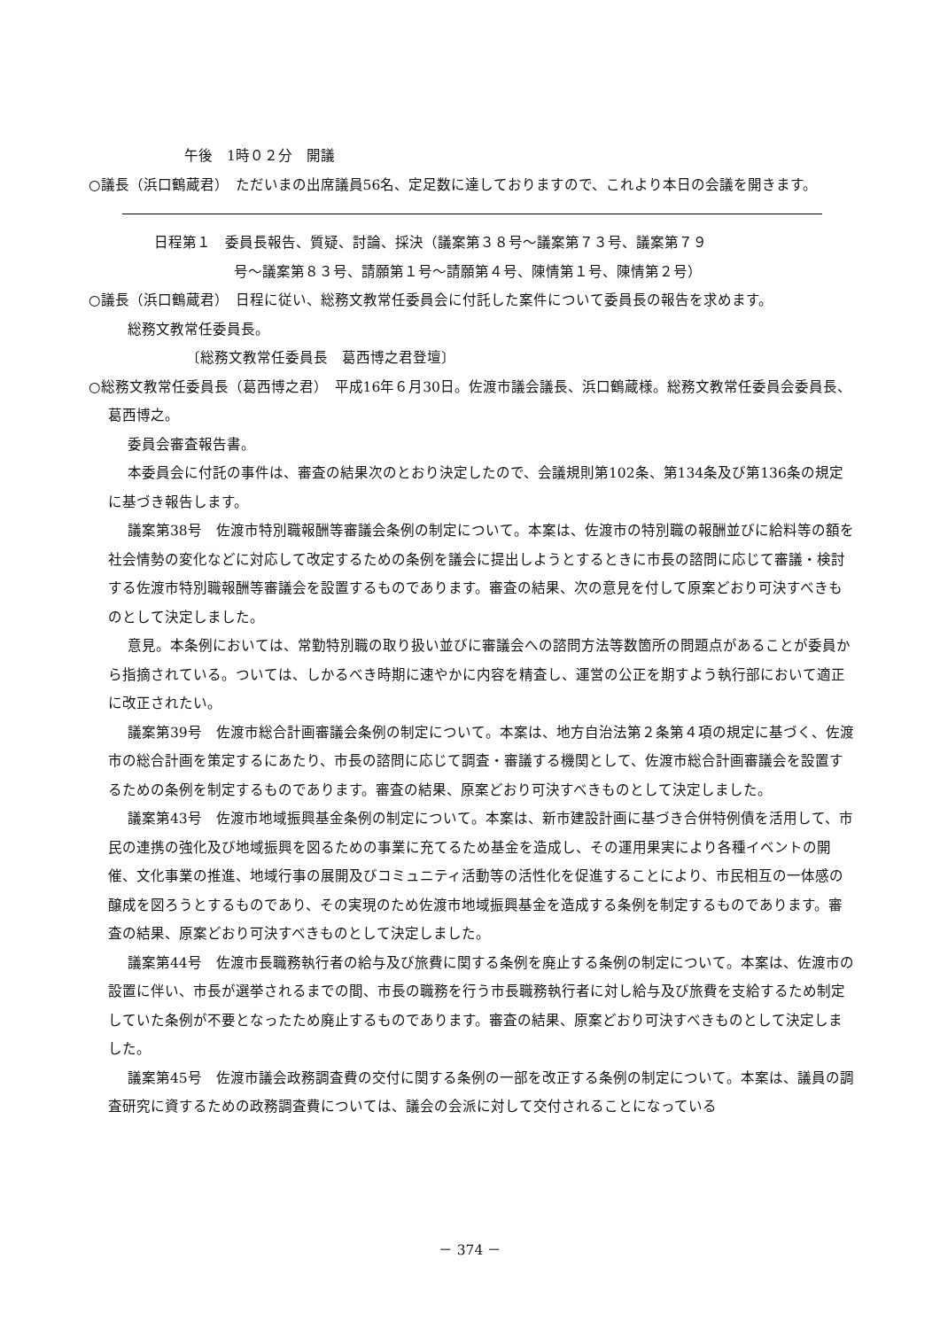午後　1時０２分　開議
○議長（浜口鶴蔵君）　ただいまの出席議員56名、定足数に達しておりますので、これより本日の会議を開きます。
日程第１　委員長報告、質疑、討論、採決（議案第３８号～議案第７３号、議案第７９
号～議案第８３号、請願第１号～請願第４号、陳情第１号、陳情第２号）
○議長（浜口鶴蔵君）　日程に従い、総務文教常任委員会に付託した案件について委員長の報告を求めます。
総務文教常任委員長。
〔総務文教常任委員長　葛西博之君登壇〕
○総務文教常任委員長（葛西博之君）　平成16年６月30日。佐渡市議会議長、浜口鶴蔵様。総務文教常任委員会委員長、葛西博之。
委員会審査報告書。
本委員会に付託の事件は、審査の結果次のとおり決定したので、会議規則第102条、第134条及び第136条の規定に基づき報告します。
議案第38号　佐渡市特別職報酬等審議会条例の制定について。本案は、佐渡市の特別職の報酬並びに給料等の額を社会情勢の変化などに対応して改定するための条例を議会に提出しようとするときに市長の諮問に応じて審議・検討する佐渡市特別職報酬等審議会を設置するものであります。審査の結果、次の意見を付して原案どおり可決すべきものとして決定しました。
意見。本条例においては、常勤特別職の取り扱い並びに審議会への諮問方法等数箇所の問題点があることが委員から指摘されている。ついては、しかるべき時期に速やかに内容を精査し、運営の公正を期すよう執行部において適正に改正されたい。
議案第39号　佐渡市総合計画審議会条例の制定について。本案は、地方自治法第２条第４項の規定に基づく、佐渡市の総合計画を策定するにあたり、市長の諮問に応じて調査・審議する機関として、佐渡市総合計画審議会を設置するための条例を制定するものであります。審査の結果、原案どおり可決すべきものとして決定しました。
議案第43号　佐渡市地域振興基金条例の制定について。本案は、新市建設計画に基づき合併特例債を活用して、市民の連携の強化及び地域振興を図るための事業に充てるため基金を造成し、その運用果実により各種イベントの開催、文化事業の推進、地域行事の展開及びコミュニティ活動等の活性化を促進することにより、市民相互の一体感の醸成を図ろうとするものであり、その実現のため佐渡市地域振興基金を造成する条例を制定するものであります。審査の結果、原案どおり可決すべきものとして決定しました。
議案第44号　佐渡市長職務執行者の給与及び旅費に関する条例を廃止する条例の制定について。本案は、佐渡市の設置に伴い、市長が選挙されるまでの間、市長の職務を行う市長職務執行者に対し給与及び旅費を支給するため制定していた条例が不要となったため廃止するものであります。審査の結果、原案どおり可決すべきものとして決定しました。
議案第45号　佐渡市議会政務調査費の交付に関する条例の一部を改正する条例の制定について。本案は、議員の調査研究に資するための政務調査費については、議会の会派に対して交付されることになっている
－ 374 －